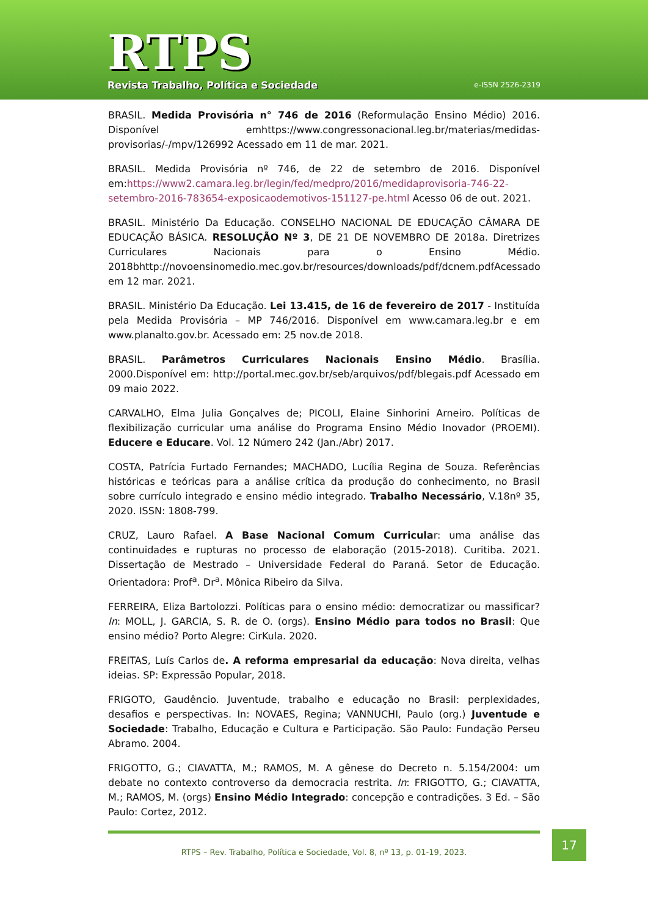RTPS
Revista Trabalho, Política e Sociedade
e-ISSN 2526-2319
BRASIL. Medida Provisória n° 746 de 2016 (Reformulação Ensino Médio) 2016. Disponível emhttps://www.congressonacional.leg.br/materias/medidas-provisorias/-/mpv/126992 Acessado em 11 de mar. 2021.
BRASIL. Medida Provisória nº 746, de 22 de setembro de 2016. Disponível em:https://www2.camara.leg.br/legin/fed/medpro/2016/medidaprovisoria-746-22-setembro-2016-783654-exposicaodemotivos-151127-pe.html Acesso 06 de out. 2021.
BRASIL. Ministério Da Educação. CONSELHO NACIONAL DE EDUCAÇÃO CÂMARA DE EDUCAÇÃO BÁSICA. RESOLUÇÃO Nº 3, DE 21 DE NOVEMBRO DE 2018a. Diretrizes Curriculares Nacionais para o Ensino Médio. 2018bhttp://novoensinomedio.mec.gov.br/resources/downloads/pdf/dcnem.pdf Acessado em 12 mar. 2021.
BRASIL. Ministério Da Educação. Lei 13.415, de 16 de fevereiro de 2017 - Instituída pela Medida Provisória – MP 746/2016. Disponível em www.camara.leg.br e em www.planalto.gov.br. Acessado em: 25 nov.de 2018.
BRASIL. Parâmetros Curriculares Nacionais Ensino Médio. Brasília. 2000.Disponível em: http://portal.mec.gov.br/seb/arquivos/pdf/blegais.pdf Acessado em 09 maio 2022.
CARVALHO, Elma Julia Gonçalves de; PICOLI, Elaine Sinhorini Arneiro. Políticas de flexibilização curricular uma análise do Programa Ensino Médio Inovador (PROEMI). Educere e Educare. Vol. 12 Número 242 (Jan./Abr) 2017.
COSTA, Patrícia Furtado Fernandes; MACHADO, Lucília Regina de Souza. Referências históricas e teóricas para a análise crítica da produção do conhecimento, no Brasil sobre currículo integrado e ensino médio integrado. Trabalho Necessário, V.18nº 35, 2020. ISSN: 1808-799.
CRUZ, Lauro Rafael. A Base Nacional Comum Curricular: uma análise das continuidades e rupturas no processo de elaboração (2015-2018). Curitiba. 2021. Dissertação de Mestrado – Universidade Federal do Paraná. Setor de Educação. Orientadora: Prof<sup>a</sup>. Dr<sup>a</sup>. Mônica Ribeiro da Silva.
FERREIRA, Eliza Bartolozzi. Políticas para o ensino médio: democratizar ou massificar? In: MOLL, J. GARCIA, S. R. de O. (orgs). Ensino Médio para todos no Brasil: Que ensino médio? Porto Alegre: CirKula. 2020.
FREITAS, Luís Carlos de. A reforma empresarial da educação: Nova direita, velhas ideias. SP: Expressão Popular, 2018.
FRIGOTO, Gaudêncio. Juventude, trabalho e educação no Brasil: perplexidades, desafios e perspectivas. In: NOVAES, Regina; VANNUCHI, Paulo (org.) Juventude e Sociedade: Trabalho, Educação e Cultura e Participação. São Paulo: Fundação Perseu Abramo. 2004.
FRIGOTTO, G.; CIAVATTA, M.; RAMOS, M. A gênese do Decreto n. 5.154/2004: um debate no contexto controverso da democracia restrita. In: FRIGOTTO, G.; CIAVATTA, M.; RAMOS, M. (orgs) Ensino Médio Integrado: concepção e contradições. 3 Ed. – São Paulo: Cortez, 2012.
RTPS – Rev. Trabalho, Política e Sociedade, Vol. 8, nº 13, p. 01-19, 2023.
17